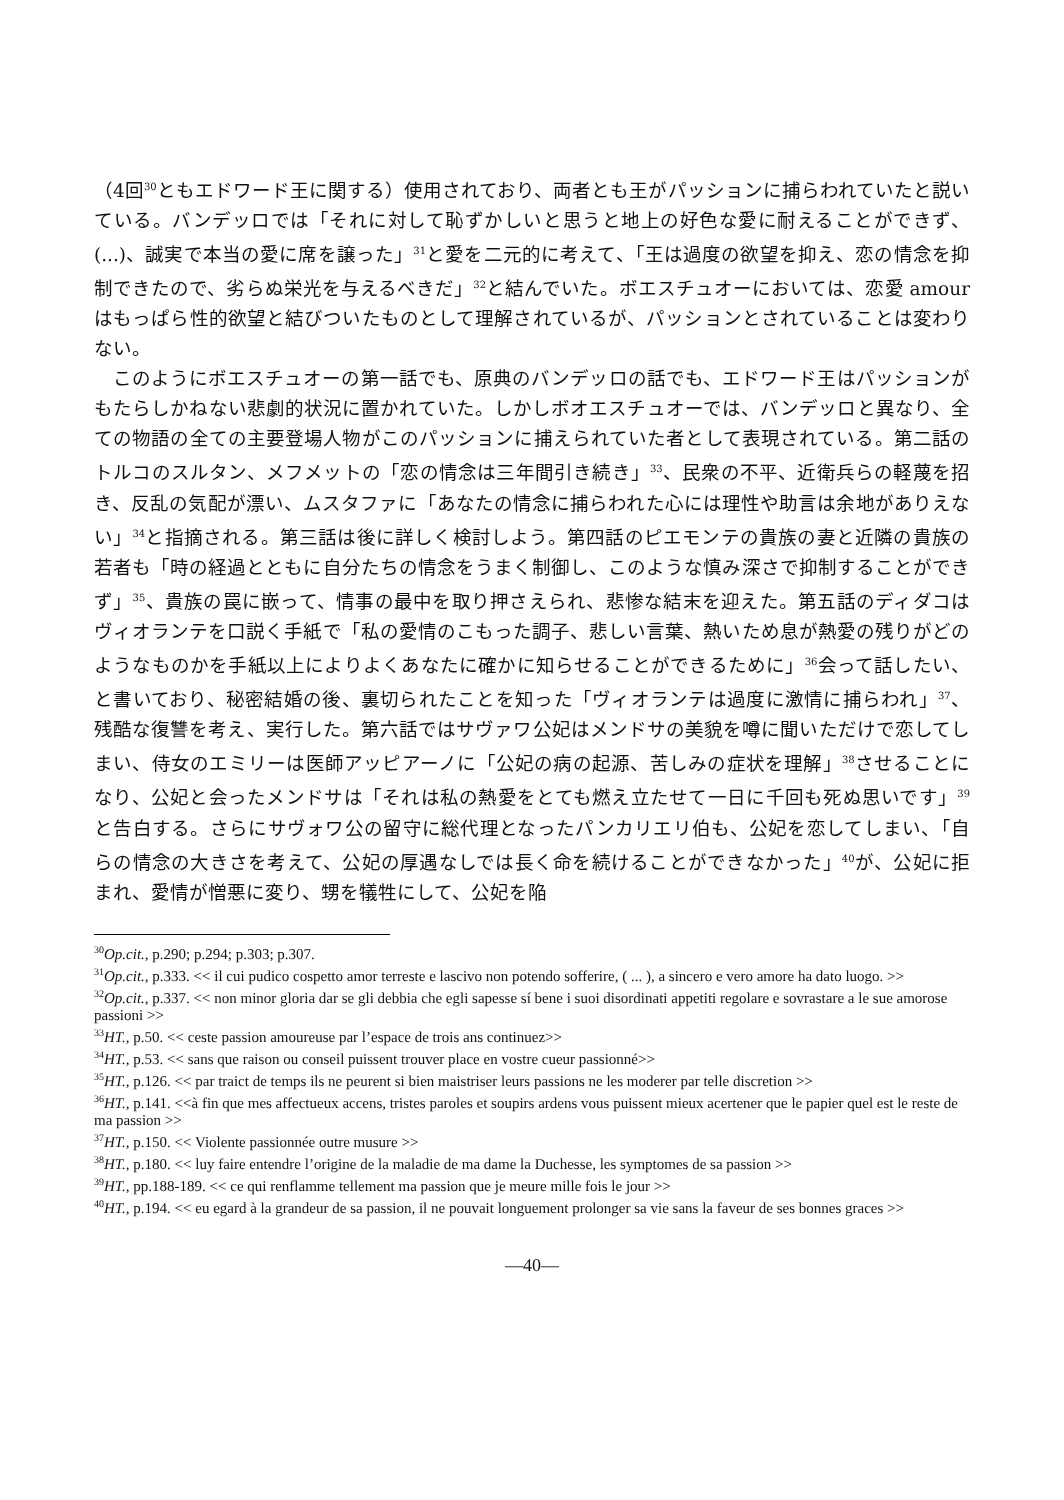（4回<sup>30</sup>ともエドワード王に関する）使用されており、両者とも王がパッションに捕らわれていたと説いている。バンデッロでは「それに対して恥ずかしいと思うと地上の好色な愛に耐えることができず、(...)、誠実で本当の愛に席を譲った」<sup>31</sup>と愛を二元的に考えて、「王は過度の欲望を抑え、恋の情念を抑制できたので、劣らぬ栄光を与えるべきだ」<sup>32</sup>と結んでいた。ボエスチュオーにおいては、恋愛 amour はもっぱら性的欲望と結びついたものとして理解されているが、パッションとされていることは変わりない。
このようにボエスチュオーの第一話でも、原典のバンデッロの話でも、エドワード王はパッションがもたらしかねない悲劇的状況に置かれていた。しかしボオエスチュオーでは、バンデッロと異なり、全ての物語の全ての主要登場人物がこのパッションに捕えられていた者として表現されている。第二話のトルコのスルタン、メフメットの「恋の情念は三年間引き続き」<sup>33</sup>、民衆の不平、近衛兵らの軽蔑を招き、反乱の気配が漂い、ムスタファに「あなたの情念に捕らわれた心には理性や助言は余地がありえない」<sup>34</sup>と指摘される。第三話は後に詳しく検討しよう。第四話のピエモンテの貴族の妻と近隣の貴族の若者も「時の経過とともに自分たちの情念をうまく制御し、このような慎み深さで抑制することができず」<sup>35</sup>、貴族の罠に嵌って、情事の最中を取り押さえられ、悲惨な結末を迎えた。第五話のディダコはヴィオランテを口説く手紙で「私の愛情のこもった調子、悲しい言葉、熱いため息が熱愛の残りがどのようなものかを手紙以上によりよくあなたに確かに知らせることができるために」<sup>36</sup>会って話したい、と書いており、秘密結婚の後、裏切られたことを知った「ヴィオランテは過度に激情に捕らわれ」<sup>37</sup>、残酷な復讐を考え、実行した。第六話ではサヴァワ公妃はメンドサの美貌を噂に聞いただけで恋してしまい、侍女のエミリーは医師アッピアーノに「公妃の病の起源、苦しみの症状を理解」<sup>38</sup>させることになり、公妃と会ったメンドサは「それは私の熱愛をとても燃え立たせて一日に千回も死ぬ思いです」<sup>39</sup>と告白する。さらにサヴォワ公の留守に総代理となったパンカリエリ伯も、公妃を恋してしまい、「自らの情念の大きさを考えて、公妃の厚遇なしでは長く命を続けることができなかった」<sup>40</sup>が、公妃に拒まれ、愛情が憎悪に変り、甥を犠牲にして、公妃を陥
<sup>30</sup> Op.cit., p.290; p.294; p.303; p.307.
<sup>31</sup> Op.cit., p.333. << il cui pudico cospetto amor terreste e lascivo non potendo sofferire, ( ... ), a sincero e vero amore ha dato luogo. >>
<sup>32</sup> Op.cit., p.337. << non minor gloria dar se gli debbia che egli sapesse sí bene i suoi disordinati appetiti regolare e sovrastare a le sue amorose passioni >>
<sup>33</sup>HT., p.50. << ceste passion amoureuse par l’espace de trois ans continuez>>
<sup>34</sup>HT., p.53. << sans que raison ou conseil puissent trouver place en vostre cueur passionné>>
<sup>35</sup>HT., p.126. << par traict de temps ils ne peurent si bien maistriser leurs passions ne les moderer par telle discretion >>
<sup>36</sup>HT., p.141. <<à fin que mes affectueux accens, tristes paroles et soupirs ardens vous puissent mieux acertener que le papier quel est le reste de ma passion >>
<sup>37</sup>HT., p.150. << Violente passionnée outre musure >>
<sup>38</sup>HT., p.180. << luy faire entendre l’origine de la maladie de ma dame la Duchesse, les symptomes de sa passion >>
<sup>39</sup>HT., pp.188-189. << ce qui renflamme tellement ma passion que je meure mille fois le jour >>
<sup>40</sup>HT., p.194. << eu egard à la grandeur de sa passion, il ne pouvait longuement prolonger sa vie sans la faveur de ses bonnes graces >>
—40—